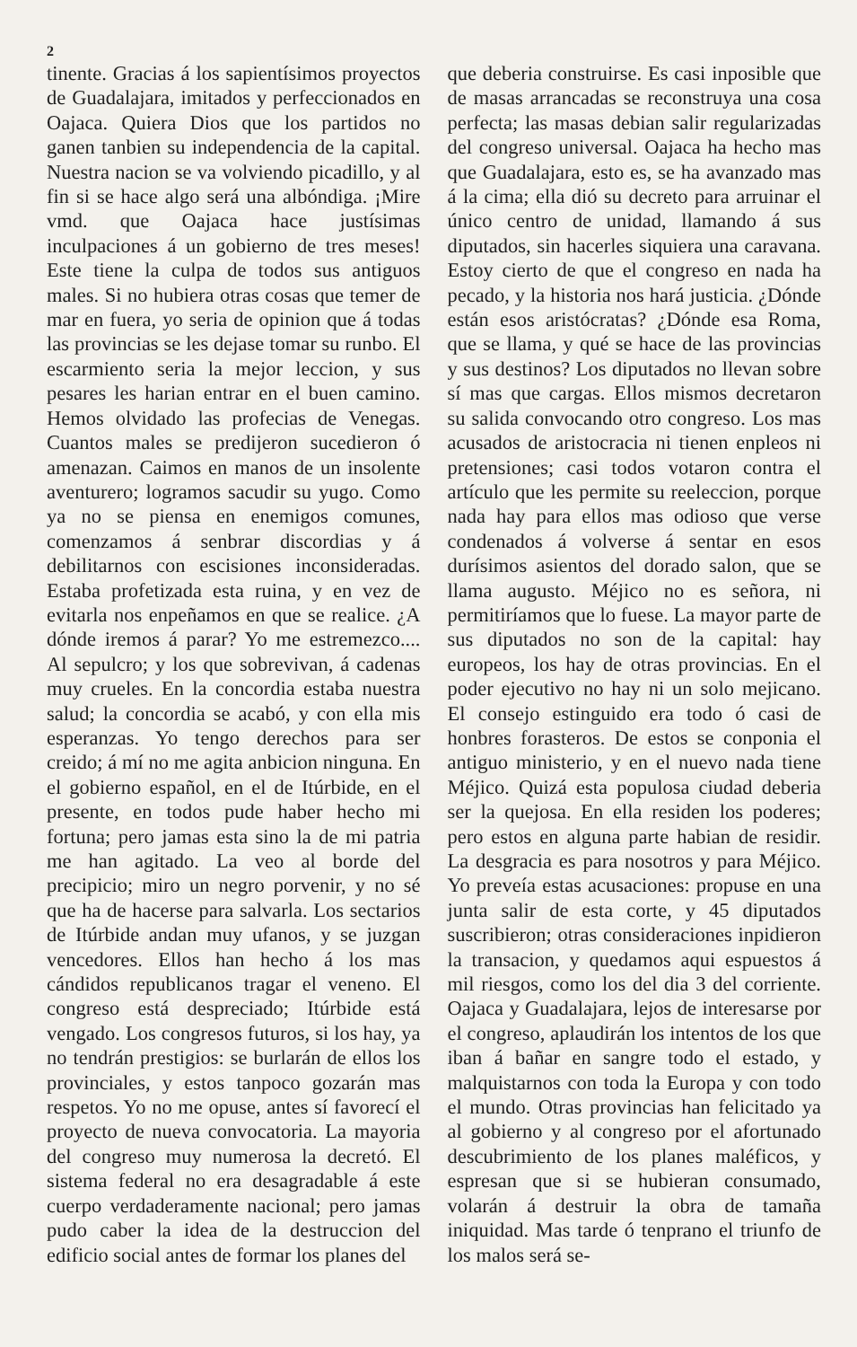2
tinente. Gracias á los sapientísimos proyectos de Guadalajara, imitados y perfeccionados en Oajaca. Quiera Dios que los partidos no ganen tanbien su independencia de la capital. Nuestra nacion se va volviendo picadillo, y al fin si se hace algo será una albóndiga. ¡Mire vmd. que Oajaca hace justísimas inculpaciones á un gobierno de tres meses! Este tiene la culpa de todos sus antiguos males. Si no hubiera otras cosas que temer de mar en fuera, yo seria de opinion que á todas las provincias se les dejase tomar su runbo. El escarmiento seria la mejor leccion, y sus pesares les harian entrar en el buen camino. Hemos olvidado las profecias de Venegas. Cuantos males se predijeron sucedieron ó amenazan. Caimos en manos de un insolente aventurero; logramos sacudir su yugo. Como ya no se piensa en enemigos comunes, comenzamos á senbrar discordias y á debilitarnos con escisiones inconsideradas. Estaba profetizada esta ruina, y en vez de evitarla nos enpeñamos en que se realice. ¿A dónde iremos á parar? Yo me estremezco.... Al sepulcro; y los que sobrevivan, á cadenas muy crueles. En la concordia estaba nuestra salud; la concordia se acabó, y con ella mis esperanzas. Yo tengo derechos para ser creido; á mí no me agita anbicion ninguna. En el gobierno español, en el de Itúrbide, en el presente, en todos pude haber hecho mi fortuna; pero jamas esta sino la de mi patria me han agitado. La veo al borde del precipicio; miro un negro porvenir, y no sé que ha de hacerse para salvarla. Los sectarios de Itúrbide andan muy ufanos, y se juzgan vencedores. Ellos han hecho á los mas cándidos republicanos tragar el veneno. El congreso está despreciado; Itúrbide está vengado. Los congresos futuros, si los hay, ya no tendrán prestigios: se burlarán de ellos los provinciales, y estos tanpoco gozarán mas respetos. Yo no me opuse, antes sí favorecí el proyecto de nueva convocatoria. La mayoria del congreso muy numerosa la decretó. El sistema federal no era desagradable á este cuerpo verdaderamente nacional; pero jamas pudo caber la idea de la destruccion del edificio social antes de formar los planes del
que deberia construirse. Es casi inposible que de masas arrancadas se reconstruya una cosa perfecta; las masas debian salir regularizadas del congreso universal. Oajaca ha hecho mas que Guadalajara, esto es, se ha avanzado mas á la cima; ella dió su decreto para arruinar el único centro de unidad, llamando á sus diputados, sin hacerles siquiera una caravana. Estoy cierto de que el congreso en nada ha pecado, y la historia nos hará justicia. ¿Dónde están esos aristócratas? ¿Dónde esa Roma, que se llama, y qué se hace de las provincias y sus destinos? Los diputados no llevan sobre sí mas que cargas. Ellos mismos decretaron su salida convocando otro congreso. Los mas acusados de aristocracia ni tienen enpleos ni pretensiones; casi todos votaron contra el artículo que les permite su reeleccion, porque nada hay para ellos mas odioso que verse condenados á volverse á sentar en esos durísimos asientos del dorado salon, que se llama augusto. Méjico no es señora, ni permitiríamos que lo fuese. La mayor parte de sus diputados no son de la capital: hay europeos, los hay de otras provincias. En el poder ejecutivo no hay ni un solo mejicano. El consejo estinguido era todo ó casi de honbres forasteros. De estos se conponia el antiguo ministerio, y en el nuevo nada tiene Méjico. Quizá esta populosa ciudad deberia ser la quejosa. En ella residen los poderes; pero estos en alguna parte habian de residir. La desgracia es para nosotros y para Méjico. Yo preveía estas acusaciones: propuse en una junta salir de esta corte, y 45 diputados suscribieron; otras consideraciones inpidieron la transacion, y quedamos aqui espuestos á mil riesgos, como los del dia 3 del corriente. Oajaca y Guadalajara, lejos de interesarse por el congreso, aplaudirán los intentos de los que iban á bañar en sangre todo el estado, y malquistarnos con toda la Europa y con todo el mundo. Otras provincias han felicitado ya al gobierno y al congreso por el afortunado descubrimiento de los planes maléficos, y espresan que si se hubieran consumado, volarán á destruir la obra de tamaña iniquidad. Mas tarde ó tenprano el triunfo de los malos será se-